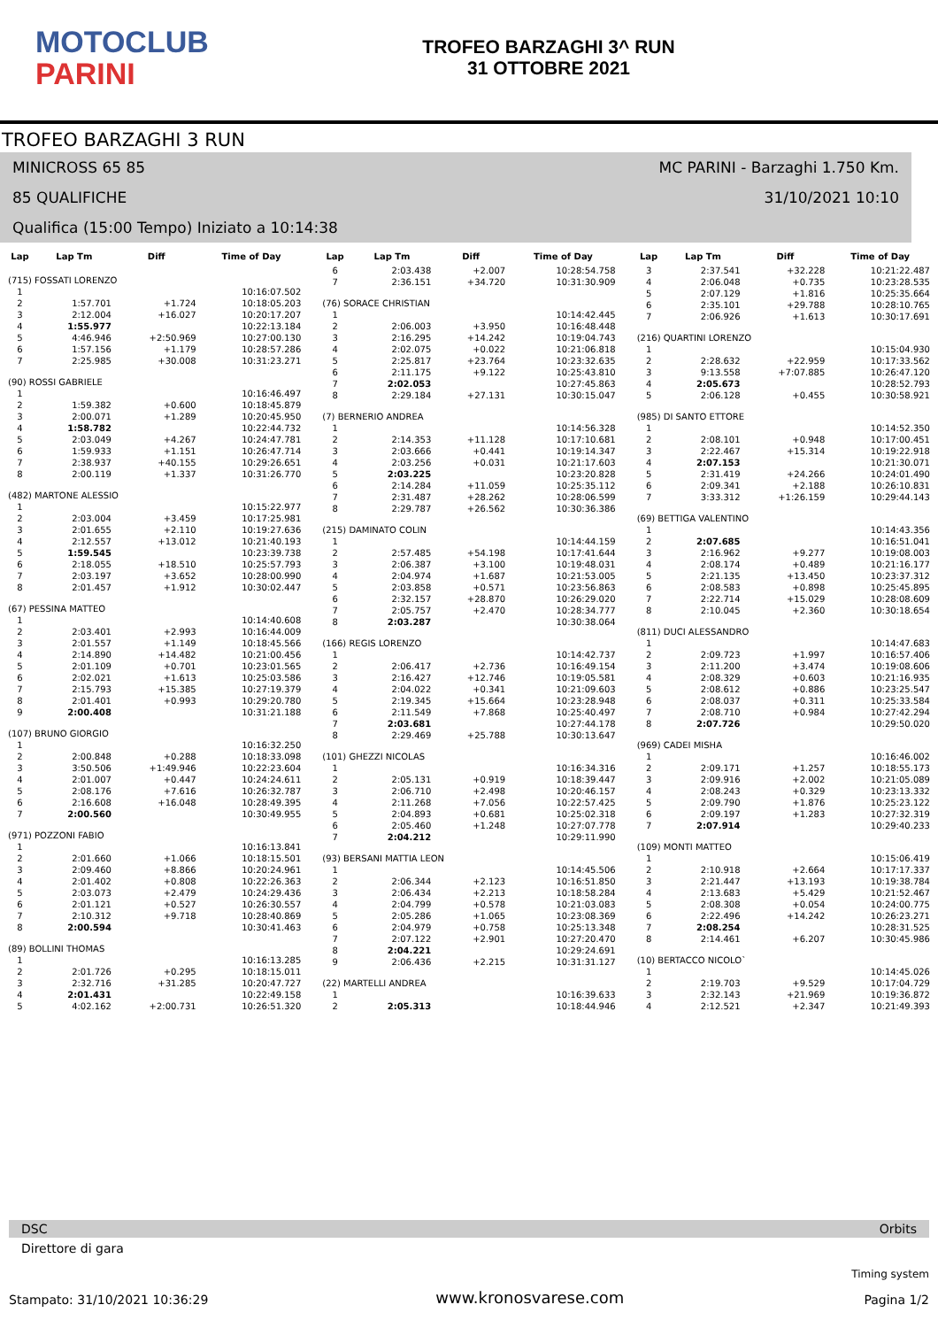MOTOCLUB
PARINI
TROFEO BARZAGHI 3^ RUN
31 OTTOBRE 2021
TROFEO BARZAGHI 3 RUN
MINICROSS 65 85 MC PARINI - Barzaghi 1.750 Km.
85 QUALIFICHE 31/10/2021 10:10
Qualifica (15:00 Tempo) Iniziato a 10:14:38
| Lap | Lap Tm | Diff | Time of Day |
| --- | --- | --- | --- |
| (715) FOSSATI LORENZO | | | |
| 1 | | | 10:16:07.502 |
| 2 | 1:57.701 | +1.724 | 10:18:05.203 |
| 3 | 2:12.004 | +16.027 | 10:20:17.207 |
| 4 | 1:55.977 | | 10:22:13.184 |
| 5 | 4:46.946 | +2:50.969 | 10:27:00.130 |
| 6 | 1:57.156 | +1.179 | 10:28:57.286 |
| 7 | 2:25.985 | +30.008 | 10:31:23.271 |
| (90) ROSSI GABRIELE | | | |
| 1 | | | 10:16:46.497 |
| 2 | 1:59.382 | +0.600 | 10:18:45.879 |
| 3 | 2:00.071 | +1.289 | 10:20:45.950 |
| 4 | 1:58.782 | | 10:22:44.732 |
| 5 | 2:03.049 | +4.267 | 10:24:47.781 |
| 6 | 1:59.933 | +1.151 | 10:26:47.714 |
| 7 | 2:38.937 | +40.155 | 10:29:26.651 |
| 8 | 2:00.119 | +1.337 | 10:31:26.770 |
| (482) MARTONE ALESSIO | | | |
| 1 | | | 10:15:22.977 |
| 2 | 2:03.004 | +3.459 | 10:17:25.981 |
| 3 | 2:01.655 | +2.110 | 10:19:27.636 |
| 4 | 2:12.557 | +13.012 | 10:21:40.193 |
| 5 | 1:59.545 | | 10:23:39.738 |
| 6 | 2:18.055 | +18.510 | 10:25:57.793 |
| 7 | 2:03.197 | +3.652 | 10:28:00.990 |
| 8 | 2:01.457 | +1.912 | 10:30:02.447 |
| (67) PESSINA MATTEO | | | |
| 1 | | | 10:14:40.608 |
| 2 | 2:03.401 | +2.993 | 10:16:44.009 |
| 3 | 2:01.557 | +1.149 | 10:18:45.566 |
| 4 | 2:14.890 | +14.482 | 10:21:00.456 |
| 5 | 2:01.109 | +0.701 | 10:23:01.565 |
| 6 | 2:02.021 | +1.613 | 10:25:03.586 |
| 7 | 2:15.793 | +15.385 | 10:27:19.379 |
| 8 | 2:01.401 | +0.993 | 10:29:20.780 |
| 9 | 2:00.408 | | 10:31:21.188 |
| (107) BRUNO GIORGIO | | | |
| 1 | | | 10:16:32.250 |
| 2 | 2:00.848 | +0.288 | 10:18:33.098 |
| 3 | 3:50.506 | +1:49.946 | 10:22:23.604 |
| 4 | 2:01.007 | +0.447 | 10:24:24.611 |
| 5 | 2:08.176 | +7.616 | 10:26:32.787 |
| 6 | 2:16.608 | +16.048 | 10:28:49.395 |
| 7 | 2:00.560 | | 10:30:49.955 |
| (971) POZZONI FABIO | | | |
| 1 | | | 10:16:13.841 |
| 2 | 2:01.660 | +1.066 | 10:18:15.501 |
| 3 | 2:09.460 | +8.866 | 10:20:24.961 |
| 4 | 2:01.402 | +0.808 | 10:22:26.363 |
| 5 | 2:03.073 | +2.479 | 10:24:29.436 |
| 6 | 2:01.121 | +0.527 | 10:26:30.557 |
| 7 | 2:10.312 | +9.718 | 10:28:40.869 |
| 8 | 2:00.594 | | 10:30:41.463 |
| (89) BOLLINI THOMAS | | | |
| 1 | | | 10:16:13.285 |
| 2 | 2:01.726 | +0.295 | 10:18:15.011 |
| 3 | 2:32.716 | +31.285 | 10:20:47.727 |
| 4 | 2:01.431 | | 10:22:49.158 |
| 5 | 4:02.162 | +2:00.731 | 10:26:51.320 |
| Lap | Lap Tm | Diff | Time of Day |
| --- | --- | --- | --- |
| 6 | 2:03.438 | +2.007 | 10:28:54.758 |
| 7 | 2:36.151 | +34.720 | 10:31:30.909 |
| (76) SORACE CHRISTIAN | | | |
| 1 | | | 10:14:42.445 |
| 2 | 2:06.003 | +3.950 | 10:16:48.448 |
| 3 | 2:16.295 | +14.242 | 10:19:04.743 |
| 4 | 2:02.075 | +0.022 | 10:21:06.818 |
| 5 | 2:25.817 | +23.764 | 10:23:32.635 |
| 6 | 2:11.175 | +9.122 | 10:25:43.810 |
| 7 | 2:02.053 | | 10:27:45.863 |
| 8 | 2:29.184 | +27.131 | 10:30:15.047 |
| (7) BERNERIO ANDREA | | | |
| 1 | | | 10:14:56.328 |
| 2 | 2:14.353 | +11.128 | 10:17:10.681 |
| 3 | 2:03.666 | +0.441 | 10:19:14.347 |
| 4 | 2:03.256 | +0.031 | 10:21:17.603 |
| 5 | 2:03.225 | | 10:23:20.828 |
| 6 | 2:14.284 | +11.059 | 10:25:35.112 |
| 7 | 2:31.487 | +28.262 | 10:28:06.599 |
| 8 | 2:29.787 | +26.562 | 10:30:36.386 |
| (215) DAMINATO COLIN | | | |
| 1 | | | 10:14:44.159 |
| 2 | 2:57.485 | +54.198 | 10:17:41.644 |
| 3 | 2:06.387 | +3.100 | 10:19:48.031 |
| 4 | 2:04.974 | +1.687 | 10:21:53.005 |
| 5 | 2:03.858 | +0.571 | 10:23:56.863 |
| 6 | 2:32.157 | +28.870 | 10:26:29.020 |
| 7 | 2:05.757 | +2.470 | 10:28:34.777 |
| 8 | 2:03.287 | | 10:30:38.064 |
| (166) REGIS LORENZO | | | |
| 1 | | | 10:14:42.737 |
| 2 | 2:06.417 | +2.736 | 10:16:49.154 |
| 3 | 2:16.427 | +12.746 | 10:19:05.581 |
| 4 | 2:04.022 | +0.341 | 10:21:09.603 |
| 5 | 2:19.345 | +15.664 | 10:23:28.948 |
| 6 | 2:11.549 | +7.868 | 10:25:40.497 |
| 7 | 2:03.681 | | 10:27:44.178 |
| 8 | 2:29.469 | +25.788 | 10:30:13.647 |
| (101) GHEZZI NICOLAS | | | |
| 1 | | | 10:16:34.316 |
| 2 | 2:05.131 | +0.919 | 10:18:39.447 |
| 3 | 2:06.710 | +2.498 | 10:20:46.157 |
| 4 | 2:11.268 | +7.056 | 10:22:57.425 |
| 5 | 2:04.893 | +0.681 | 10:25:02.318 |
| 6 | 2:05.460 | +1.248 | 10:27:07.778 |
| 7 | 2:04.212 | | 10:29:11.990 |
| (93) BERSANI MATTIA LEON | | | |
| 1 | | | 10:14:45.506 |
| 2 | 2:06.344 | +2.123 | 10:16:51.850 |
| 3 | 2:06.434 | +2.213 | 10:18:58.284 |
| 4 | 2:04.799 | +0.578 | 10:21:03.083 |
| 5 | 2:05.286 | +1.065 | 10:23:08.369 |
| 6 | 2:04.979 | +0.758 | 10:25:13.348 |
| 7 | 2:07.122 | +2.901 | 10:27:20.470 |
| 8 | 2:04.221 | | 10:29:24.691 |
| 9 | 2:06.436 | +2.215 | 10:31:31.127 |
| (22) MARTELLI ANDREA | | | |
| 1 | | | 10:16:39.633 |
| 2 | 2:05.313 | | 10:18:44.946 |
| Lap | Lap Tm | Diff | Time of Day |
| --- | --- | --- | --- |
| 3 | 2:37.541 | +32.228 | 10:21:22.487 |
| 4 | 2:06.048 | +0.735 | 10:23:28.535 |
| 5 | 2:07.129 | +1.816 | 10:25:35.664 |
| 6 | 2:35.101 | +29.788 | 10:28:10.765 |
| 7 | 2:06.926 | +1.613 | 10:30:17.691 |
| (216) QUARTINI LORENZO | | | |
| 1 | | | 10:15:04.930 |
| 2 | 2:28.632 | +22.959 | 10:17:33.562 |
| 3 | 9:13.558 | +7:07.885 | 10:26:47.120 |
| 4 | 2:05.673 | | 10:28:52.793 |
| 5 | 2:06.128 | +0.455 | 10:30:58.921 |
| (985) DI SANTO ETTORE | | | |
| 1 | | | 10:14:52.350 |
| 2 | 2:08.101 | +0.948 | 10:17:00.451 |
| 3 | 2:22.467 | +15.314 | 10:19:22.918 |
| 4 | 2:07.153 | | 10:21:30.071 |
| 5 | 2:31.419 | +24.266 | 10:24:01.490 |
| 6 | 2:09.341 | +2.188 | 10:26:10.831 |
| 7 | 3:33.312 | +1:26.159 | 10:29:44.143 |
| (69) BETTIGA VALENTINO | | | |
| 1 | | | 10:14:43.356 |
| 2 | 2:07.685 | | 10:16:51.041 |
| 3 | 2:16.962 | +9.277 | 10:19:08.003 |
| 4 | 2:08.174 | +0.489 | 10:21:16.177 |
| 5 | 2:21.135 | +13.450 | 10:23:37.312 |
| 6 | 2:08.583 | +0.898 | 10:25:45.895 |
| 7 | 2:22.714 | +15.029 | 10:28:08.609 |
| 8 | 2:10.045 | +2.360 | 10:30:18.654 |
| (811) DUCI ALESSANDRO | | | |
| 1 | | | 10:14:47.683 |
| 2 | 2:09.723 | +1.997 | 10:16:57.406 |
| 3 | 2:11.200 | +3.474 | 10:19:08.606 |
| 4 | 2:08.329 | +0.603 | 10:21:16.935 |
| 5 | 2:08.612 | +0.886 | 10:23:25.547 |
| 6 | 2:08.037 | +0.311 | 10:25:33.584 |
| 7 | 2:08.710 | +0.984 | 10:27:42.294 |
| 8 | 2:07.726 | | 10:29:50.020 |
| (969) CADEI MISHA | | | |
| 1 | | | 10:16:46.002 |
| 2 | 2:09.171 | +1.257 | 10:18:55.173 |
| 3 | 2:09.916 | +2.002 | 10:21:05.089 |
| 4 | 2:08.243 | +0.329 | 10:23:13.332 |
| 5 | 2:09.790 | +1.876 | 10:25:23.122 |
| 6 | 2:09.197 | +1.283 | 10:27:32.319 |
| 7 | 2:07.914 | | 10:29:40.233 |
| (109) MONTI MATTEO | | | |
| 1 | | | 10:15:06.419 |
| 2 | 2:10.918 | +2.664 | 10:17:17.337 |
| 3 | 2:21.447 | +13.193 | 10:19:38.784 |
| 4 | 2:13.683 | +5.429 | 10:21:52.467 |
| 5 | 2:08.308 | +0.054 | 10:24:00.775 |
| 6 | 2:22.496 | +14.242 | 10:26:23.271 |
| 7 | 2:08.254 | | 10:28:31.525 |
| 8 | 2:14.461 | +6.207 | 10:30:45.986 |
| (10) BERTACCO NICOLO` | | | |
| 1 | | | 10:14:45.026 |
| 2 | 2:19.703 | +9.529 | 10:17:04.729 |
| 3 | 2:32.143 | +21.969 | 10:19:36.872 |
| 4 | 2:12.521 | +2.347 | 10:21:49.393 |
DSC Orbits
Direttore di gara
Stampato: 31/10/2021 10:36:29 www.kronosvarese.com Timing system
Pagina 1/2